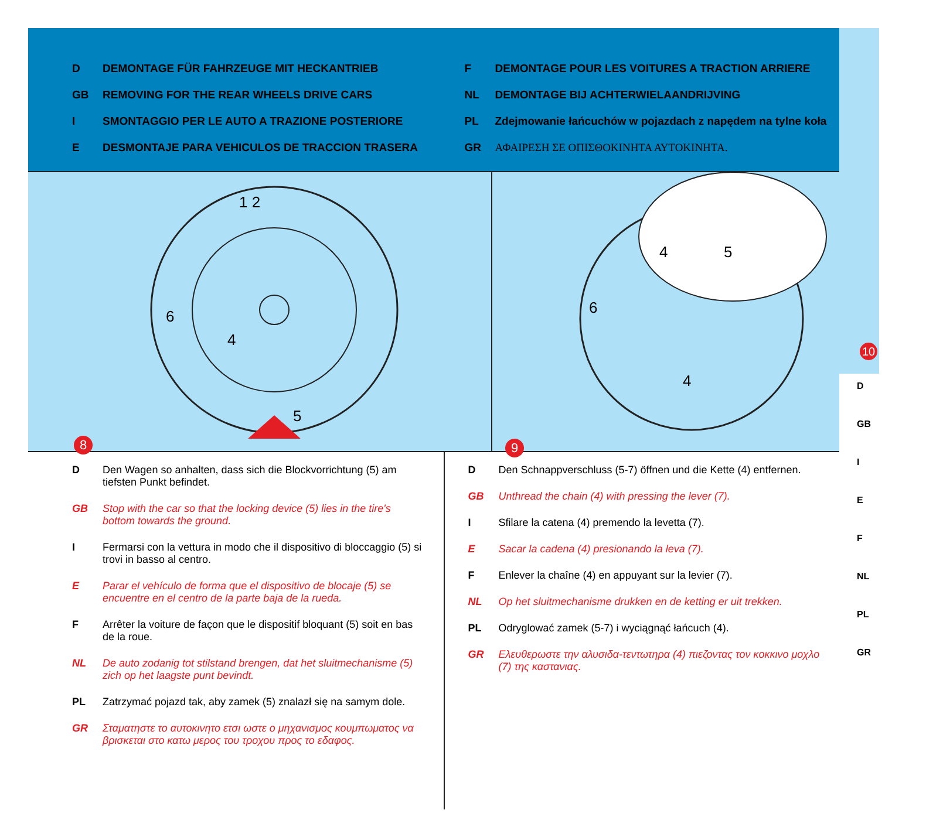10
D
GB
I
E
F
NL
PL
GR
D DEMONTAGE FÜR FAHRZEUGE MIT HECKANTRIEB
GB REMOVING FOR THE REAR WHEELS DRIVE CARS
I SMONTAGGIO PER LE AUTO A TRAZIONE POSTERIORE
E DESMONTAJE PARA VEHICULOS DE TRACCION TRASERA
F DEMONTAGE POUR LES VOITURES A TRACTION ARRIERE
NL DEMONTAGE BIJ ACHTERWIELAANDRIJVING
PL Zdejmowanie łańcuchów w pojazdach z napędem na tylne koła
GR ΑΦΑΙΡΕΣΗ ΣΕ ΟΠΙΣΘΟΚΙΝΗΤΑ ΑΥΤΟΚΙΝΗΤΑ.
1 2
6
4
5
8
4
5
6
4
9
D Den Wagen so anhalten, dass sich die Blockvorrichtung (5) am tiefsten Punkt befindet.
GB Stop with the car so that the locking device (5) lies in the tire's bottom towards the ground.
I Fermarsi con la vettura in modo che il dispositivo di bloccaggio (5) si trovi in basso al centro.
E Parar el vehículo de forma que el dispositivo de blocaje (5) se encuentre en el centro de la parte baja de la rueda.
F Arrêter la voiture de façon que le dispositif bloquant (5) soit en bas de la roue.
NL De auto zodanig tot stilstand brengen, dat het sluitmechanisme (5) zich op het laagste punt bevindt.
PL Zatrzymać pojazd tak, aby zamek (5) znalazł się na samym dole.
GR Σταματηστε το αυτοκινητο ετσι ωστε ο μηχανισμος κουμπωματος να βρισκεται στο κατω μερος του τροχου προς το εδαφος.
D Den Schnappverschluss (5-7) öffnen und die Kette (4) entfernen.
GB Unthread the chain (4) with pressing the lever (7).
I Sfilare la catena (4) premendo la levetta (7).
E Sacar la cadena (4) presionando la leva (7).
F Enlever la chaîne (4) en appuyant sur la levier (7).
NL Op het sluitmechanisme drukken en de ketting er uit trekken.
PL Odryglować zamek (5-7) i wyciągnąć łańcuch (4).
GR Ελευθερωστε την αλυσιδα-τεντωτηρα (4) πιεζοντας τον κοκκινο μοχλο (7) της καστανιας.